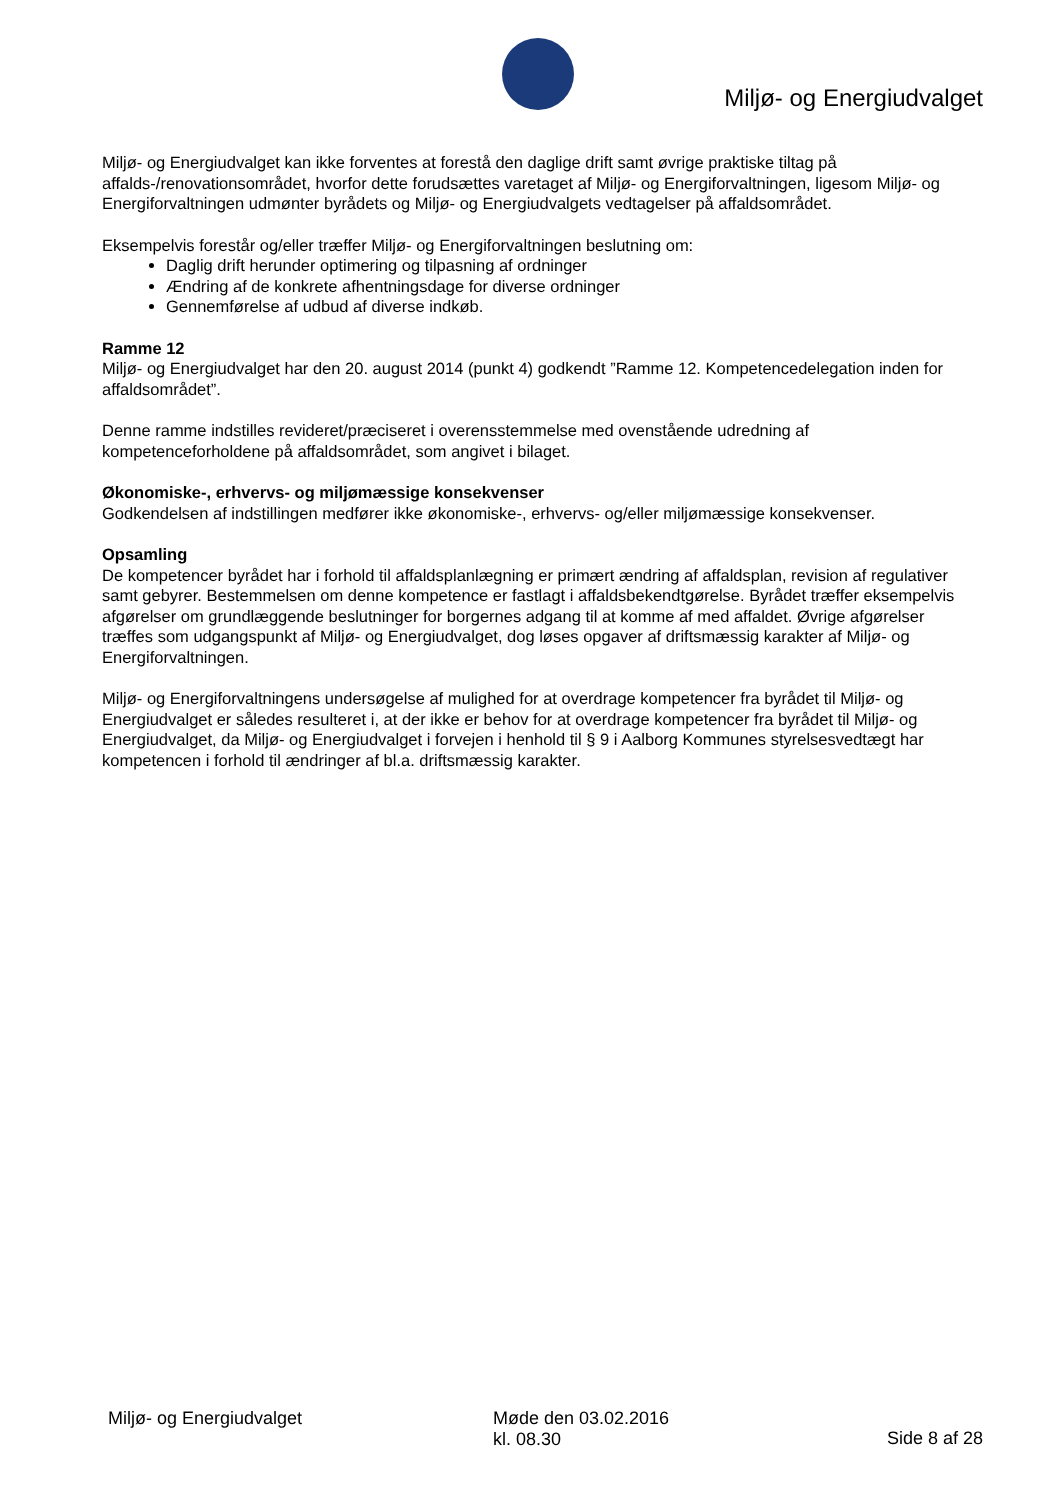Miljø- og Energiudvalget
Miljø- og Energiudvalget kan ikke forventes at forestå den daglige drift samt øvrige praktiske tiltag på affalds-/renovationsområdet, hvorfor dette forudsættes varetaget af Miljø- og Energiforvaltningen, ligesom Miljø- og Energiforvaltningen udmønter byrådets og Miljø- og Energiudvalgets vedtagelser på affaldsområdet.
Eksempelvis forestår og/eller træffer Miljø- og Energiforvaltningen beslutning om:
Daglig drift herunder optimering og tilpasning af ordninger
Ændring af de konkrete afhentningsdage for diverse ordninger
Gennemførelse af udbud af diverse indkøb.
Ramme 12
Miljø- og Energiudvalget har den 20. august 2014 (punkt 4) godkendt ”Ramme 12. Kompetencedelegation inden for affaldsområdet”.
Denne ramme indstilles revideret/præciseret i overensstemmelse med ovenstående udredning af kompetenceforholdene på affaldsområdet, som angivet i bilaget.
Økonomiske-, erhvervs- og miljømæssige konsekvenser
Godkendelsen af indstillingen medfører ikke økonomiske-, erhvervs- og/eller miljømæssige konsekvenser.
Opsamling
De kompetencer byrådet har i forhold til affaldsplanlægning er primært ændring af affaldsplan, revision af regulativer samt gebyrer. Bestemmelsen om denne kompetence er fastlagt i affaldsbekendtgørelse. Byrådet træffer eksempelvis afgørelser om grundlæggende beslutninger for borgernes adgang til at komme af med affaldet. Øvrige afgørelser træffes som udgangspunkt af Miljø- og Energiudvalget, dog løses opgaver af driftsmæssig karakter af Miljø- og Energiforvaltningen.
Miljø- og Energiforvaltningens undersøgelse af mulighed for at overdrage kompetencer fra byrådet til Miljø- og Energiudvalget er således resulteret i, at der ikke er behov for at overdrage kompetencer fra byrådet til Miljø- og Energiudvalget, da Miljø- og Energiudvalget i forvejen i henhold til § 9 i Aalborg Kommunes styrelsesvedtægt har kompetencen i forhold til ændringer af bl.a. driftsmæssig karakter.
Miljø- og Energiudvalget Møde den 03.02.2016
kl. 08.30
Side 8 af 28